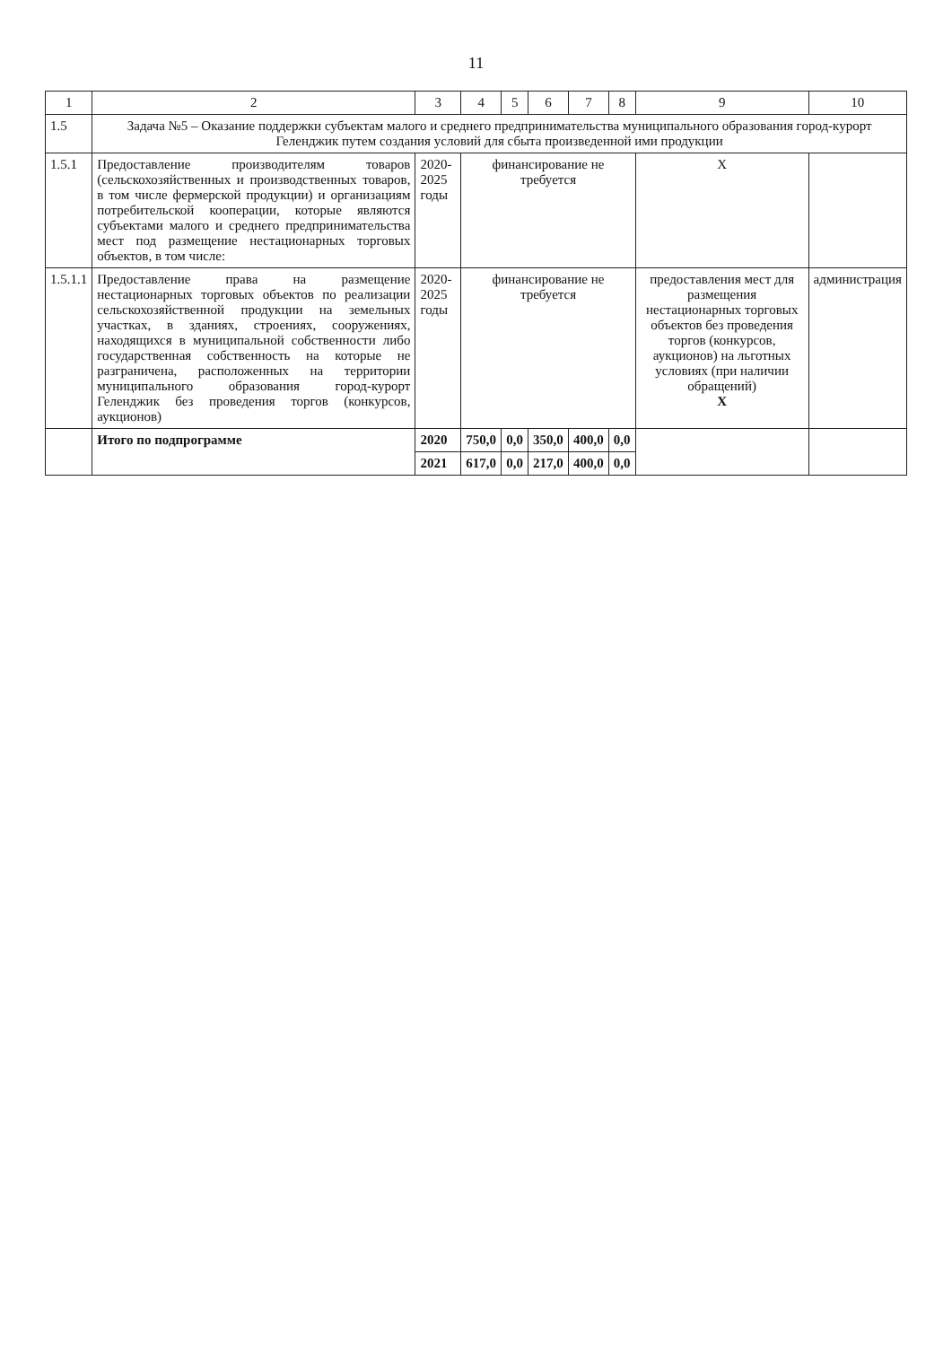11
| 1 | 2 | 3 | 4 | 5 | 6 | 7 | 8 | 9 | 10 |
| --- | --- | --- | --- | --- | --- | --- | --- | --- | --- |
| 1.5 | Задача №5 – Оказание поддержки субъектам малого и среднего предпринимательства муниципального образования город-курорт Геленджик путем создания условий для сбыта произведенной ими продукции | | | | | | | | |
| 1.5.1 | Предоставление производителям товаров (сельскохозяйственных и производственных товаров, в том числе фермерской продукции) и организациям потребительской кооперации, которые являются субъектами малого и среднего предпринимательства мест под размещение нестационарных торговых объектов, в том числе: | 2020-2025 годы | финансирование не требуется | | | | | X | |
| 1.5.1.1 | Предоставление права на размещение нестационарных торговых объектов по реализации сельскохозяйственной продукции на земельных участках, в зданиях, строениях, сооружениях, находящихся в муниципальной собственности либо государственная собственность на которые не разграничена, расположенных на территории муниципального образования город-курорт Геленджик без проведения торгов (конкурсов, аукционов) | 2020-2025 годы | финансирование не требуется | | | | | предоставления мест для размещения нестационарных торговых объектов без проведения торгов (конкурсов, аукционов) на льготных условиях (при наличии обращений) X | администрация |
| | Итого по подпрограмме | 2020 | 750,0 | 0,0 | 350,0 | 400,0 | 0,0 | | |
| | | 2021 | 617,0 | 0,0 | 217,0 | 400,0 | 0,0 | | |